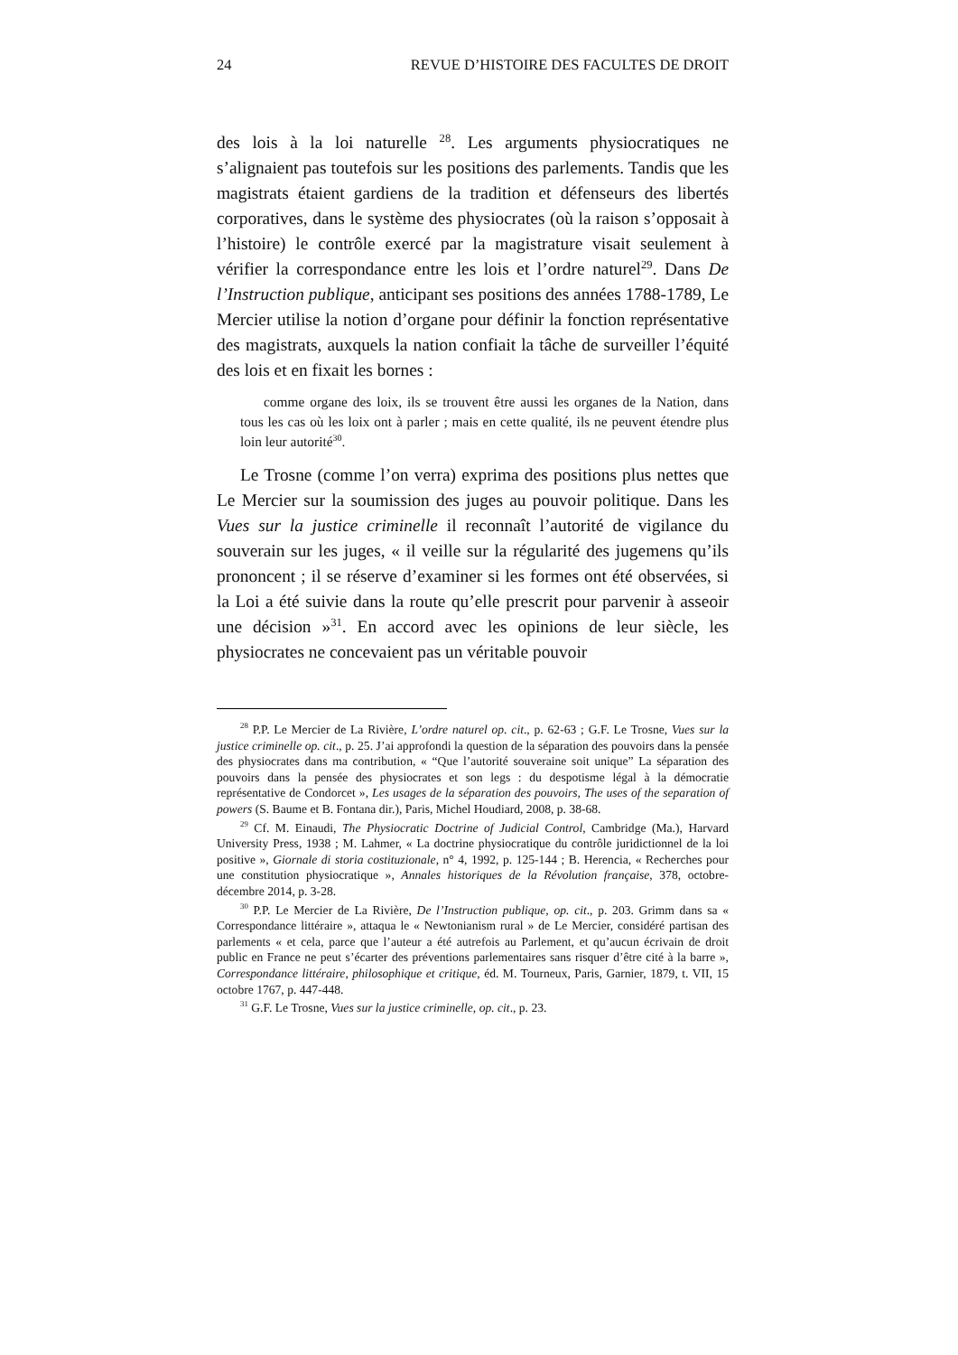24 REVUE D’HISTOIRE DES FACULTES DE DROIT
des lois à la loi naturelle <sup>28</sup>. Les arguments physiocratiques ne s’alignaient pas toutefois sur les positions des parlements. Tandis que les magistrats étaient gardiens de la tradition et défenseurs des libertés corporatives, dans le système des physiocrates (où la raison s’opposait à l’histoire) le contrôle exercé par la magistrature visait seulement à vérifier la correspondance entre les lois et l’ordre naturel<sup>29</sup>. Dans De l’Instruction publique, anticipant ses positions des années 1788-1789, Le Mercier utilise la notion d’organe pour définir la fonction représentative des magistrats, auxquels la nation confiait la tâche de surveiller l’équité des lois et en fixait les bornes :
comme organe des loix, ils se trouvent être aussi les organes de la Nation, dans tous les cas où les loix ont à parler ; mais en cette qualité, ils ne peuvent étendre plus loin leur autorité<sup>30</sup>.
Le Trosne (comme l’on verra) exprima des positions plus nettes que Le Mercier sur la soumission des juges au pouvoir politique. Dans les Vues sur la justice criminelle il reconnaît l’autorité de vigilance du souverain sur les juges, « il veille sur la régularité des jugemens qu’ils prononcent ; il se réserve d’examiner si les formes ont été observées, si la Loi a été suivie dans la route qu’elle prescrit pour parvenir à asseoir une décision »<sup>31</sup>. En accord avec les opinions de leur siècle, les physiocrates ne concevaient pas un véritable pouvoir
<sup>28</sup> P.P. Le Mercier de La Rivière, L’ordre naturel op. cit., p. 62-63 ; G.F. Le Trosne, Vues sur la justice criminelle op. cit., p. 25. J’ai approfondi la question de la séparation des pouvoirs dans la pensée des physiocrates dans ma contribution, « “Que l’autorité souveraine soit unique” La séparation des pouvoirs dans la pensée des physiocrates et son legs : du despotisme légal à la démocratie représentative de Condorcet », Les usages de la séparation des pouvoirs, The uses of the separation of powers (S. Baume et B. Fontana dir.), Paris, Michel Houdiard, 2008, p. 38-68.
<sup>29</sup> Cf. M. Einaudi, The Physiocratic Doctrine of Judicial Control, Cambridge (Ma.), Harvard University Press, 1938 ; M. Lahmer, « La doctrine physiocratique du contrôle juridictionnel de la loi positive », Giornale di storia costituzionale, n° 4, 1992, p. 125-144 ; B. Herencia, « Recherches pour une constitution physiocratique », Annales historiques de la Révolution française, 378, octobre-décembre 2014, p. 3-28.
<sup>30</sup> P.P. Le Mercier de La Rivière, De l’Instruction publique, op. cit., p. 203. Grimm dans sa « Correspondance littéraire », attaqua le « Newtonianism rural » de Le Mercier, considéré partisan des parlements « et cela, parce que l’auteur a été autrefois au Parlement, et qu’aucun écrivain de droit public en France ne peut s’écarter des préventions parlementaires sans risquer d’être cité à la barre », Correspondance littéraire, philosophique et critique, éd. M. Tourneux, Paris, Garnier, 1879, t. VII, 15 octobre 1767, p. 447-448.
<sup>31</sup> G.F. Le Trosne, Vues sur la justice criminelle, op. cit., p. 23.